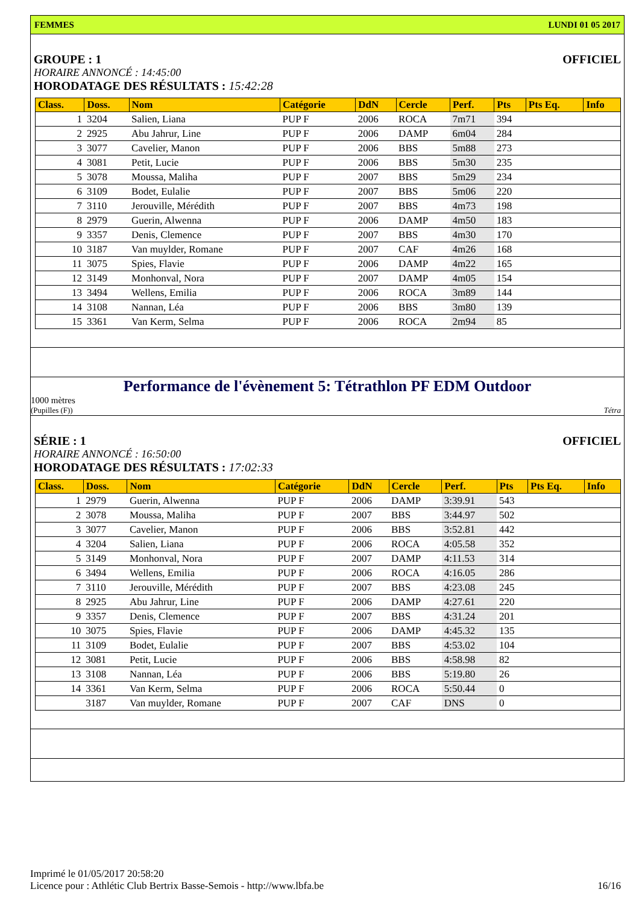FEMMES LUNDI 01 05 2017
GROUPE : 1 OFFICIEL
HORAIRE ANNONCÉ : 14:45:00
HORODATAGE DES RÉSULTATS : 15:42:28
| Class. | Doss. | Nom | Catégorie | DdN | Cercle | Perf. | Pts | Pts Eq. | Info |
| --- | --- | --- | --- | --- | --- | --- | --- | --- | --- |
| 1 | 3204 | Salien, Liana | PUP F | 2006 | ROCA | 7m71 | 394 | | |
| 2 | 2925 | Abu Jahrur, Line | PUP F | 2006 | DAMP | 6m04 | 284 | | |
| 3 | 3077 | Cavelier, Manon | PUP F | 2006 | BBS | 5m88 | 273 | | |
| 4 | 3081 | Petit, Lucie | PUP F | 2006 | BBS | 5m30 | 235 | | |
| 5 | 3078 | Moussa, Maliha | PUP F | 2007 | BBS | 5m29 | 234 | | |
| 6 | 3109 | Bodet, Eulalie | PUP F | 2007 | BBS | 5m06 | 220 | | |
| 7 | 3110 | Jerouville, Mérédith | PUP F | 2007 | BBS | 4m73 | 198 | | |
| 8 | 2979 | Guerin, Alwenna | PUP F | 2006 | DAMP | 4m50 | 183 | | |
| 9 | 3357 | Denis, Clemence | PUP F | 2007 | BBS | 4m30 | 170 | | |
| 10 | 3187 | Van muylder, Romane | PUP F | 2007 | CAF | 4m26 | 168 | | |
| 11 | 3075 | Spies, Flavie | PUP F | 2006 | DAMP | 4m22 | 165 | | |
| 12 | 3149 | Monhonval, Nora | PUP F | 2007 | DAMP | 4m05 | 154 | | |
| 13 | 3494 | Wellens, Emilia | PUP F | 2006 | ROCA | 3m89 | 144 | | |
| 14 | 3108 | Nannan, Léa | PUP F | 2006 | BBS | 3m80 | 139 | | |
| 15 | 3361 | Van Kerm, Selma | PUP F | 2006 | ROCA | 2m94 | 85 | | |
Performance de l'évènement 5: Tétrathlon PF EDM Outdoor
1000 mètres
(Pupilles (F)) Tétra
SÉRIE : 1 OFFICIEL
HORAIRE ANNONCÉ : 16:50:00
HORODATAGE DES RÉSULTATS : 17:02:33
| Class. | Doss. | Nom | Catégorie | DdN | Cercle | Perf. | Pts | Pts Eq. | Info |
| --- | --- | --- | --- | --- | --- | --- | --- | --- | --- |
| 1 | 2979 | Guerin, Alwenna | PUP F | 2006 | DAMP | 3:39.91 | 543 | | |
| 2 | 3078 | Moussa, Maliha | PUP F | 2007 | BBS | 3:44.97 | 502 | | |
| 3 | 3077 | Cavelier, Manon | PUP F | 2006 | BBS | 3:52.81 | 442 | | |
| 4 | 3204 | Salien, Liana | PUP F | 2006 | ROCA | 4:05.58 | 352 | | |
| 5 | 3149 | Monhonval, Nora | PUP F | 2007 | DAMP | 4:11.53 | 314 | | |
| 6 | 3494 | Wellens, Emilia | PUP F | 2006 | ROCA | 4:16.05 | 286 | | |
| 7 | 3110 | Jerouville, Mérédith | PUP F | 2007 | BBS | 4:23.08 | 245 | | |
| 8 | 2925 | Abu Jahrur, Line | PUP F | 2006 | DAMP | 4:27.61 | 220 | | |
| 9 | 3357 | Denis, Clemence | PUP F | 2007 | BBS | 4:31.24 | 201 | | |
| 10 | 3075 | Spies, Flavie | PUP F | 2006 | DAMP | 4:45.32 | 135 | | |
| 11 | 3109 | Bodet, Eulalie | PUP F | 2007 | BBS | 4:53.02 | 104 | | |
| 12 | 3081 | Petit, Lucie | PUP F | 2006 | BBS | 4:58.98 | 82 | | |
| 13 | 3108 | Nannan, Léa | PUP F | 2006 | BBS | 5:19.80 | 26 | | |
| 14 | 3361 | Van Kerm, Selma | PUP F | 2006 | ROCA | 5:50.44 | 0 | | |
| | 3187 | Van muylder, Romane | PUP F | 2007 | CAF | DNS | 0 | | |
Imprimé le 01/05/2017 20:58:20
Licence pour : Athlétic Club Bertrix Basse-Semois - http://www.lbfa.be 16/16